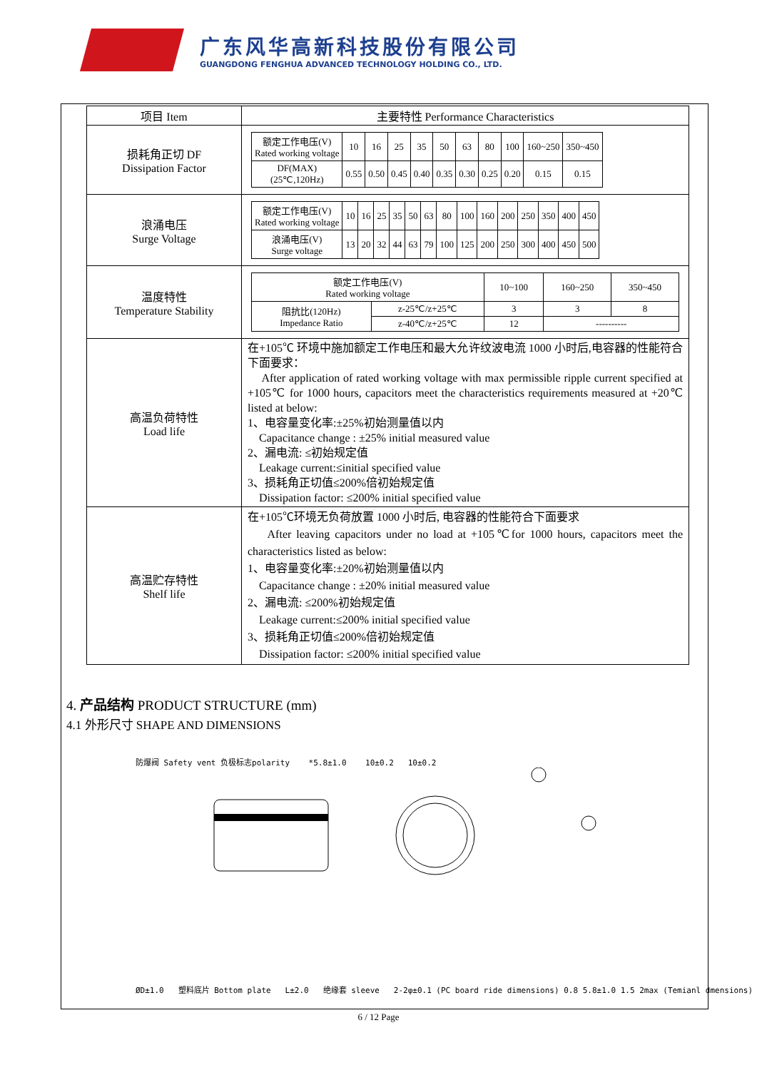广东风华高新科技股份有限公司
GUANGDONG FENGHUA ADVANCED TECHNOLOGY HOLDING CO., LTD.
| 项目 Item | 主要特性 Performance Characteristics |
| 损耗角正切 DF Dissipation Factor | / 额定工作电压(V) Rated working voltage / 10 / 16 / 25 / 35 / 50 / 63 / 80 / 100 / 160~250 / 350~450 / / DF(MAX) (25℃,120Hz) / 0.55 / 0.50 / 0.45 / 0.40 / 0.35 / 0.30 / 0.25 / 0.20 / 0.15 / 0.15 / |
| 浪涌电压 Surge Voltage | / 额定工作电压(V) Rated working voltage / 10 / 16 / 25 / 35 / 50 / 63 / 80 / 100 / 160 / 200 / 250 / 350 / 400 / 450 / / 浪涌电压(V) Surge voltage / 13 / 20 / 32 / 44 / 63 / 79 / 100 / 125 / 200 / 250 / 300 / 400 / 450 / 500 / |
| 温度特性 Temperature Stability | / 额定工作电压(V) Rated working voltage / / 10~100 / 160~250 / 350~450 / / 阻抗比(120Hz) Impedance Ratio / z-25℃/z+25℃ / 3 / 3 / 8 / / / z-40℃/z+25℃ / 12 / ---------- / / |
| 高温负荷特性 Load life | 在+105℃ 环境中施加额定工作电压和最大允许纹波电流 1000 小时后,电容器的性能符合下面要求： After application of rated working voltage with max permissible ripple current specified at +105℃ for 1000 hours, capacitors meet the characteristics requirements measured at +20℃ listed at below: 1、电容量变化率:±25%初始测量值以内 Capacitance change : ±25% initial measured value 2、漏电流: ≤初始规定值 Leakage current:≤initial specified value 3、损耗角正切值≤200%倍初始规定值 Dissipation factor: ≤200% initial specified value |
| 高温贮存特性 Shelf life | 在+105℃环境无负荷放置 1000 小时后, 电容器的性能符合下面要求 After leaving capacitors under no load at +105℃for 1000 hours, capacitors meet the characteristics listed as below: 1、电容量变化率:±20%初始测量值以内 Capacitance change : ±20% initial measured value 2、漏电流: ≤200%初始规定值 Leakage current:≤200% initial specified value 3、损耗角正切值≤200%倍初始规定值 Dissipation factor: ≤200% initial specified value |
4. 产品结构 PRODUCT STRUCTURE (mm)
4.1 外形尺寸 SHAPE AND DIMENSIONS
防爆阀 Safety vent 负极标志polarity *5.8±1.0 10±0.2 10±0.2
ØD±1.0 塑料底片 Bottom plate L±2.0 绝缘套 sleeve 2-2φ±0.1 (PC board ride dimensions) 0.8 5.8±1.0 1.5 2max (Temianl dmensions)
6 / 12 Page